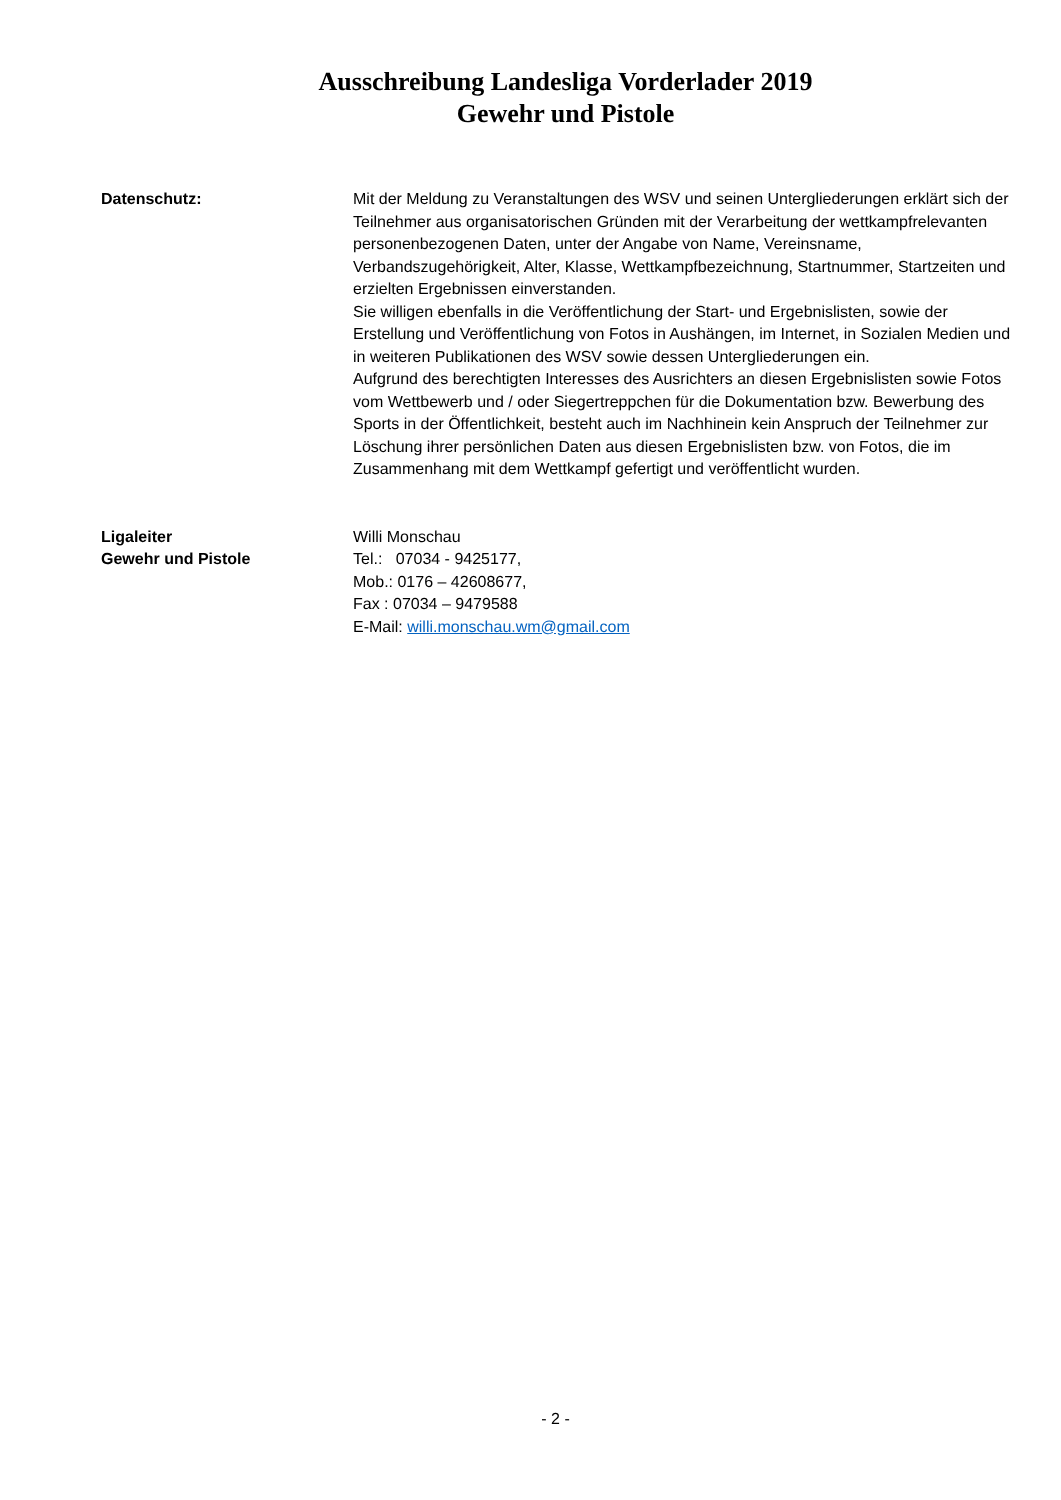Ausschreibung Landesliga Vorderlader 2019
Gewehr und Pistole
Datenschutz: Mit der Meldung zu Veranstaltungen des WSV und seinen Untergliederungen erklärt sich der Teilnehmer aus organisatorischen Gründen mit der Verarbeitung der wettkampfrelevanten personenbezogenen Daten, unter der Angabe von Name, Vereinsname, Verbandszugehörigkeit, Alter, Klasse, Wettkampfbezeichnung, Startnummer, Startzeiten und erzielten Ergebnissen einverstanden.
Sie willigen ebenfalls in die Veröffentlichung der Start- und Ergebnislisten, sowie der Erstellung und Veröffentlichung von Fotos in Aushängen, im Internet, in Sozialen Medien und in weiteren Publikationen des WSV sowie dessen Untergliederungen ein.
Aufgrund des berechtigten Interesses des Ausrichters an diesen Ergebnislisten sowie Fotos vom Wettbewerb und / oder Siegertreppchen für die Dokumentation bzw. Bewerbung des Sports in der Öffentlichkeit, besteht auch im Nachhinein kein Anspruch der Teilnehmer zur Löschung ihrer persönlichen Daten aus diesen Ergebnislisten bzw. von Fotos, die im Zusammenhang mit dem Wettkampf gefertigt und veröffentlicht wurden.
Ligaleiter
Gewehr und Pistole
Willi Monschau
Tel.: 07034 - 9425177,
Mob.: 0176 – 42608677,
Fax : 07034 – 9479588
E-Mail: willi.monschau.wm@gmail.com
- 2 -